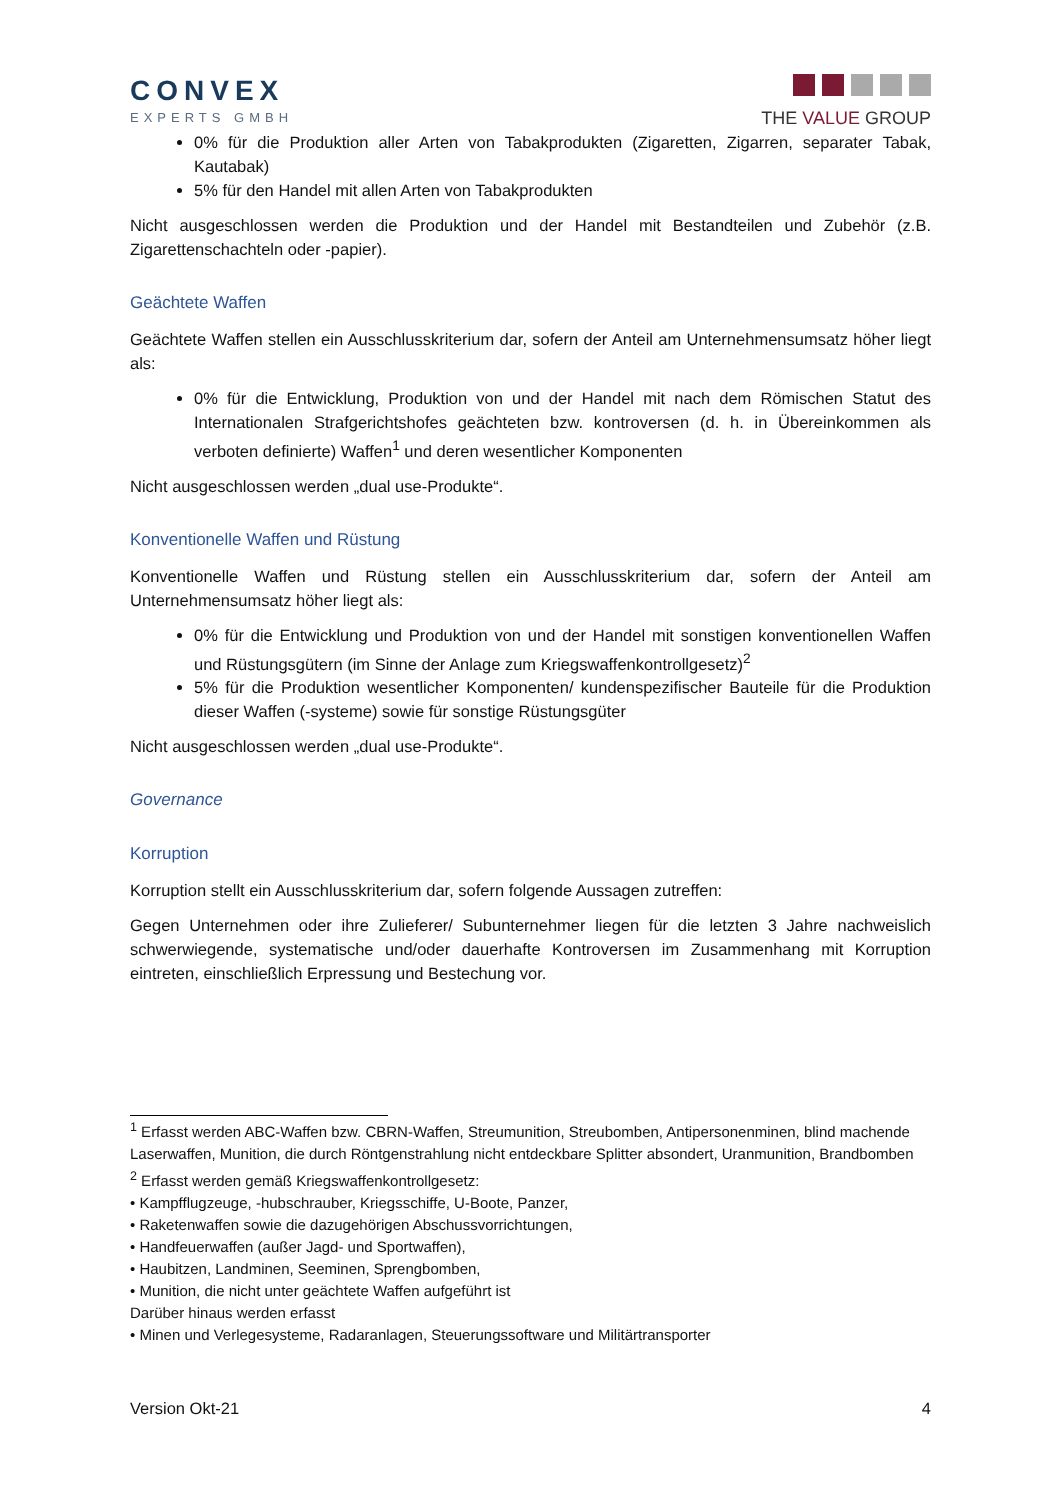CONVEX
EXPERTS GMBH
THE VALUE GROUP
0% für die Produktion aller Arten von Tabakprodukten (Zigaretten, Zigarren, separater Tabak, Kautabak)
5% für den Handel mit allen Arten von Tabakprodukten
Nicht ausgeschlossen werden die Produktion und der Handel mit Bestandteilen und Zubehör (z.B. Zigarettenschachteln oder -papier).
Geächtete Waffen
Geächtete Waffen stellen ein Ausschlusskriterium dar, sofern der Anteil am Unternehmensumsatz höher liegt als:
0% für die Entwicklung, Produktion von und der Handel mit nach dem Römischen Statut des Internationalen Strafgerichtshofes geächteten bzw. kontroversen (d. h. in Übereinkommen als verboten definierte) Waffen<sup>1</sup> und deren wesentlicher Komponenten
Nicht ausgeschlossen werden „dual use-Produkte“.
Konventionelle Waffen und Rüstung
Konventionelle Waffen und Rüstung stellen ein Ausschlusskriterium dar, sofern der Anteil am Unternehmensumsatz höher liegt als:
0% für die Entwicklung und Produktion von und der Handel mit sonstigen konventionellen Waffen und Rüstungsgütern (im Sinne der Anlage zum Kriegswaffenkontrollgesetz)<sup>2</sup>
5% für die Produktion wesentlicher Komponenten/ kundenspezifischer Bauteile für die Produktion dieser Waffen (-systeme) sowie für sonstige Rüstungsgüter
Nicht ausgeschlossen werden „dual use-Produkte“.
Governance
Korruption
Korruption stellt ein Ausschlusskriterium dar, sofern folgende Aussagen zutreffen:
Gegen Unternehmen oder ihre Zulieferer/ Subunternehmer liegen für die letzten 3 Jahre nachweislich schwerwiegende, systematische und/oder dauerhafte Kontroversen im Zusammenhang mit Korruption eintreten, einschließlich Erpressung und Bestechung vor.
<sup>1</sup> Erfasst werden ABC-Waffen bzw. CBRN-Waffen, Streumunition, Streubomben, Antipersonenminen, blind machende Laserwaffen, Munition, die durch Röntgenstrahlung nicht entdeckbare Splitter absondert, Uranmunition, Brandbomben
<sup>2</sup> Erfasst werden gemäß Kriegswaffenkontrollgesetz:
• Kampfflugzeuge, -hubschrauber, Kriegsschiffe, U-Boote, Panzer,
• Raketenwaffen sowie die dazugehörigen Abschussvorrichtungen,
• Handfeuerwaffen (außer Jagd- und Sportwaffen),
• Haubitzen, Landminen, Seeminen, Sprengbomben,
• Munition, die nicht unter geächtete Waffen aufgeführt ist
Darüber hinaus werden erfasst
• Minen und Verlegesysteme, Radaranlagen, Steuerungssoftware und Militärtransporter
Version Okt-21 4